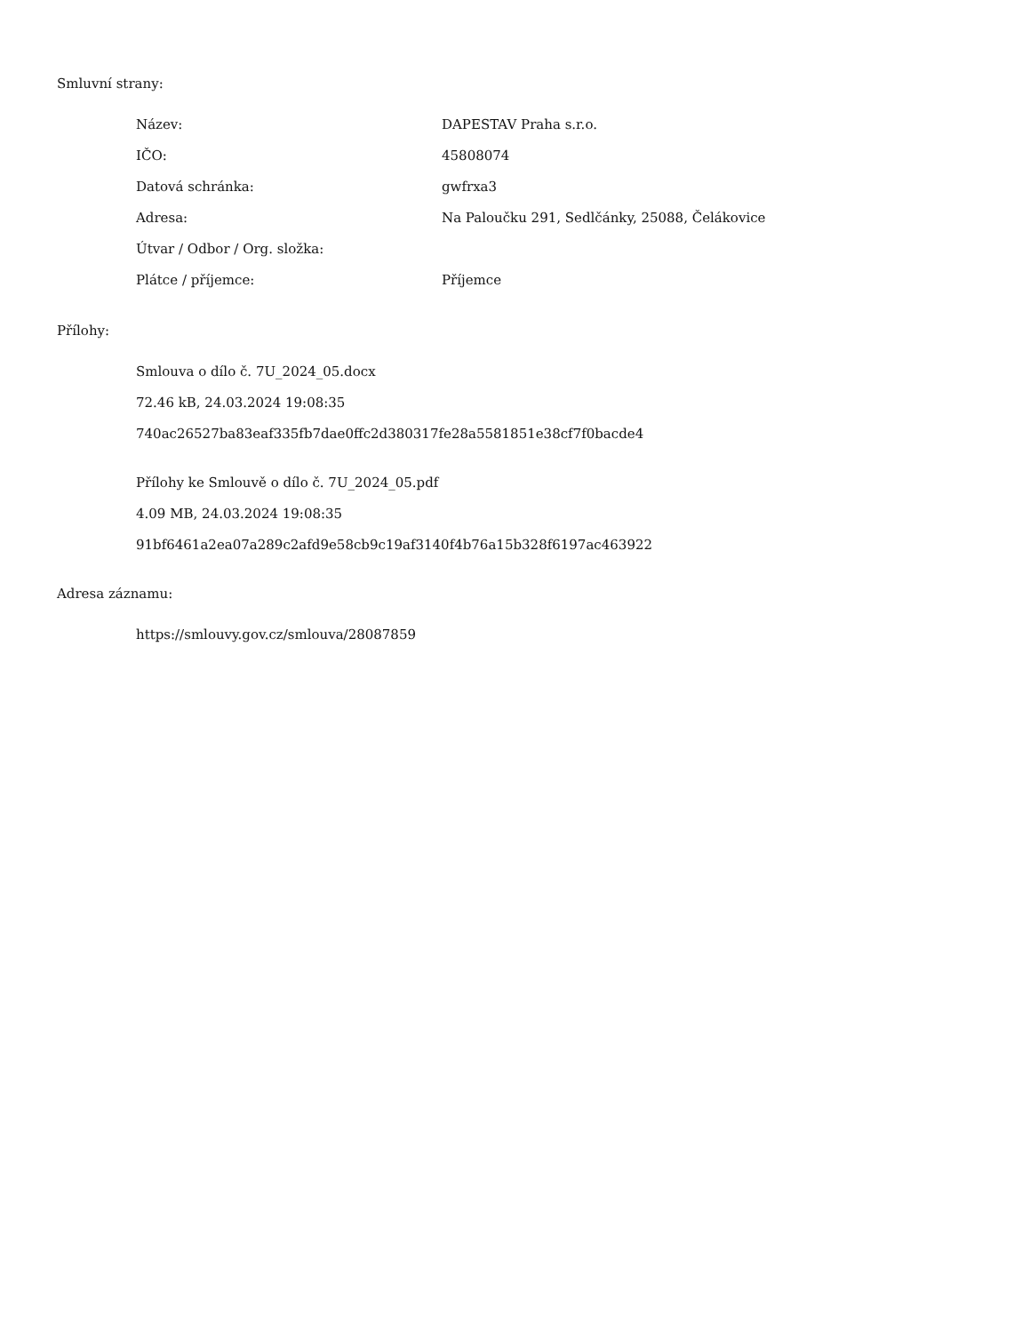Smluvní strany:
| Název: | DAPESTAV Praha s.r.o. |
| IČO: | 45808074 |
| Datová schránka: | gwfrxa3 |
| Adresa: | Na Paloučku 291, Sedlčánky, 25088, Čelákovice |
| Útvar / Odbor / Org. složka: | |
| Plátce / příjemce: | Příjemce |
Přílohy:
Smlouva o dílo č. 7U_2024_05.docx
72.46 kB, 24.03.2024 19:08:35
740ac26527ba83eaf335fb7dae0ffc2d380317fe28a5581851e38cf7f0bacde4
Přílohy ke Smlouvě o dílo č. 7U_2024_05.pdf
4.09 MB, 24.03.2024 19:08:35
91bf6461a2ea07a289c2afd9e58cb9c19af3140f4b76a15b328f6197ac463922
Adresa záznamu:
https://smlouvy.gov.cz/smlouva/28087859